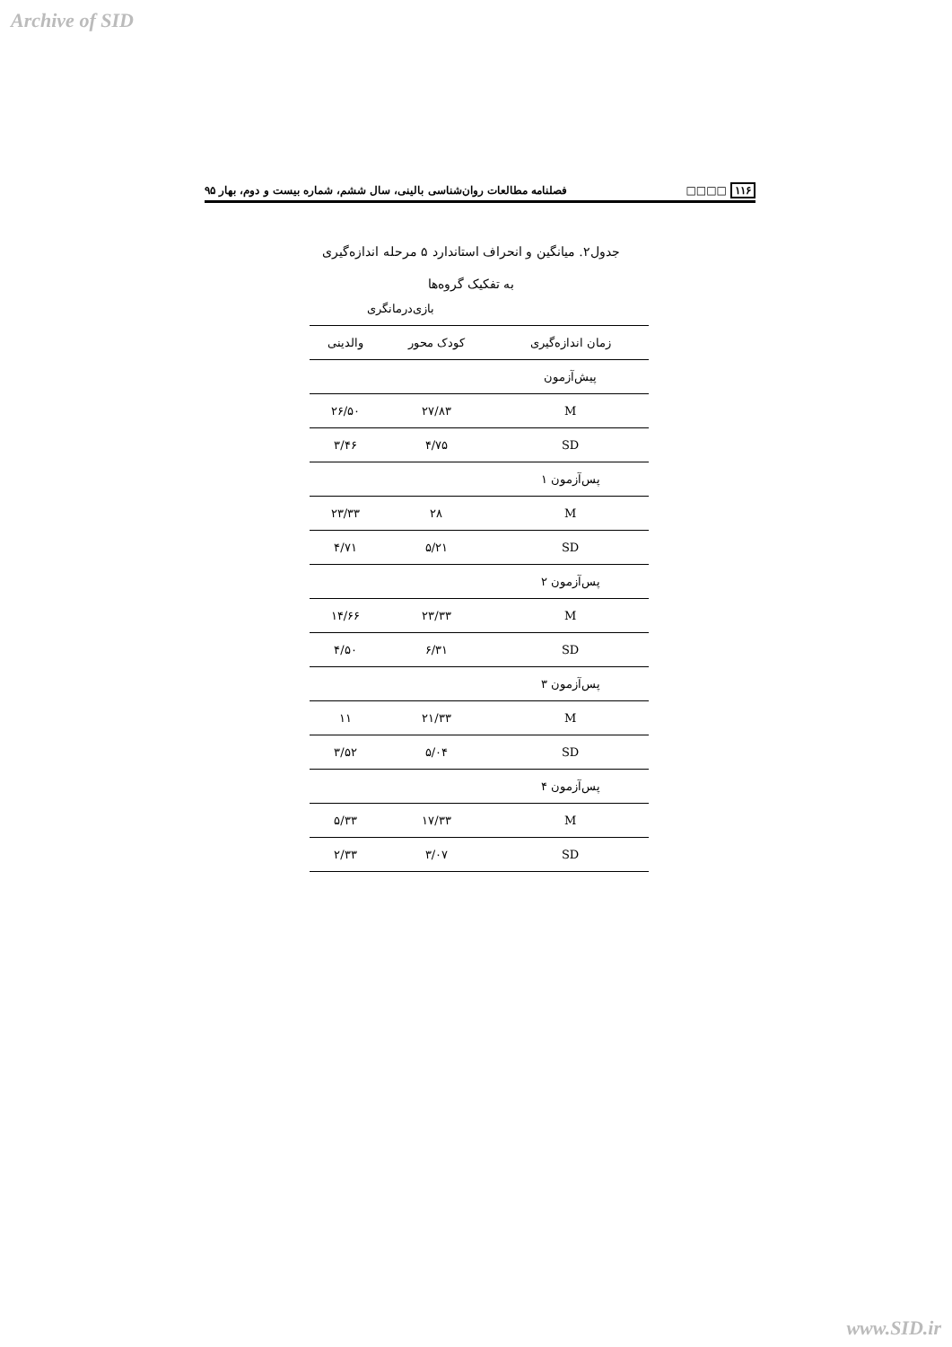Archive of SID
۱۱۶ □□□□ فصلنامه مطالعات روان‌شناسی بالینی، سال ششم، شماره بیست و دوم، بهار ۹۵
جدول۲. میانگین و انحراف استاندارد ۵ مرحله اندازه‌گیری
به تفکیک گروه‌ها
| | بازی‌درمانگری | |
| --- | --- | --- |
| زمان اندازه‌گیری | کودک محور | والدینی |
| پیش‌آزمون | | |
| M | ۲۷/۸۳ | ۲۶/۵۰ |
| SD | ۴/۷۵ | ۳/۴۶ |
| پس‌آزمون ۱ | | |
| M | ۲۸ | ۲۳/۳۳ |
| SD | ۵/۲۱ | ۴/۷۱ |
| پس‌آزمون ۲ | | |
| M | ۲۳/۳۳ | ۱۴/۶۶ |
| SD | ۶/۳۱ | ۴/۵۰ |
| پس‌آزمون ۳ | | |
| M | ۲۱/۳۳ | ۱۱ |
| SD | ۵/۰۴ | ۳/۵۲ |
| پس‌آزمون ۴ | | |
| M | ۱۷/۳۳ | ۵/۳۳ |
| SD | ۳/۰۷ | ۲/۳۳ |
www.SID.ir